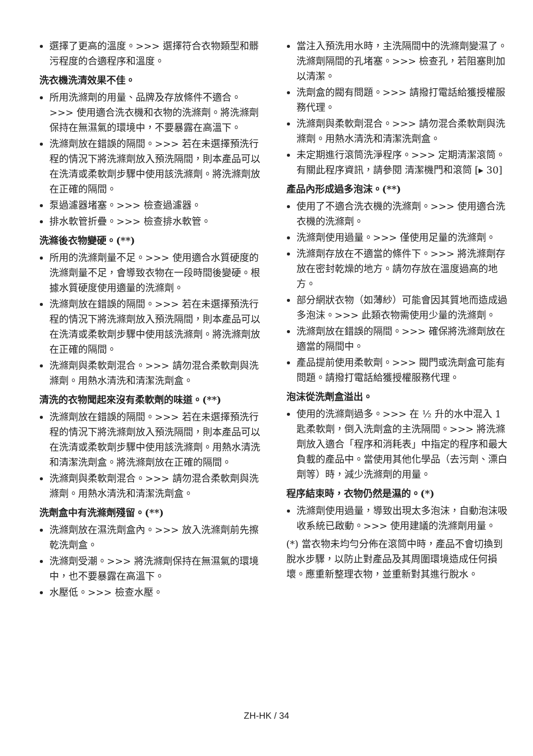選擇了更高的溫度。>>> 選擇符合衣物類型和髒污程度的合適程序和溫度。
洗衣機洗清效果不佳。
所用洗滌劑的用量、品牌及存放條件不適合。>>> 使用適合洗衣機和衣物的洗滌劑。將洗滌劑保持在無濕氣的環境中，不要暴露在高溫下。
洗滌劑放在錯誤的隔間。>>> 若在未選擇預洗行程的情況下將洗滌劑放入預洗隔間，則本產品可以在洗清或柔軟劑步驟中使用該洗滌劑。將洗滌劑放在正確的隔間。
泵過濾器堵塞。>>> 檢查過濾器。
排水軟管折疊。>>> 檢查排水軟管。
洗滌後衣物變硬。(**)
所用的洗滌劑量不足。>>> 使用適合水質硬度的洗滌劑量不足，會導致衣物在一段時間後變硬。根據水質硬度使用適量的洗滌劑。
洗滌劑放在錯誤的隔間。>>> 若在未選擇預洗行程的情況下將洗滌劑放入預洗隔間，則本產品可以在洗清或柔軟劑步驟中使用該洗滌劑。將洗滌劑放在正確的隔間。
洗滌劑與柔軟劑混合。>>> 請勿混合柔軟劑與洗滌劑。用熱水清洗和清潔洗劑盒。
清洗的衣物聞起來沒有柔軟劑的味道。(**)
洗滌劑放在錯誤的隔間。>>> 若在未選擇預洗行程的情況下將洗滌劑放入預洗隔間，則本產品可以在洗清或柔軟劑步驟中使用該洗滌劑。用熱水清洗和清潔洗劑盒。將洗滌劑放在正確的隔間。
洗滌劑與柔軟劑混合。>>> 請勿混合柔軟劑與洗滌劑。用熱水清洗和清潔洗劑盒。
洗劑盒中有洗滌劑殘留。(**)
洗滌劑放在濕洗劑盒內。>>> 放入洗滌劑前先擦乾洗劑盒。
洗滌劑受潮。>>> 將洗滌劑保持在無濕氣的環境中，也不要暴露在高溫下。
水壓低。>>> 檢查水壓。
當注入預洗用水時，主洗隔間中的洗滌劑變濕了。洗滌劑隔間的孔堵塞。>>> 檢查孔，若阻塞則加以清潔。
洗劑盒的閥有問題。>>> 請撥打電話給獲授權服務代理。
洗滌劑與柔軟劑混合。>>> 請勿混合柔軟劑與洗滌劑。用熱水清洗和清潔洗劑盒。
未定期進行滾筒洗淨程序。>>> 定期清潔滾筒。有關此程序資訊，請參閱 清潔機門和滾筒 [▸ 30]
產品內形成過多泡沫。(**)
使用了不適合洗衣機的洗滌劑。>>> 使用適合洗衣機的洗滌劑。
洗滌劑使用過量。>>> 僅使用足量的洗滌劑。
洗滌劑存放在不適當的條件下。>>> 將洗滌劑存放在密封乾燥的地方。請勿存放在溫度過高的地方。
部分網狀衣物（如薄紗）可能會因其質地而造成過多泡沫。>>> 此類衣物需使用少量的洗滌劑。
洗滌劑放在錯誤的隔間。>>> 確保將洗滌劑放在適當的隔間中。
產品提前使用柔軟劑。>>> 閥門或洗劑盒可能有問題。請撥打電話給獲授權服務代理。
泡沫從洗劑盒溢出。
使用的洗滌劑過多。>>> 在 ½ 升的水中混入 1 匙柔軟劑，倒入洗劑盒的主洗隔間。>>> 將洗滌劑放入適合「程序和消耗表」中指定的程序和最大負載的產品中。當使用其他化學品（去污劑、漂白劑等）時，減少洗滌劑的用量。
程序結束時，衣物仍然是濕的。(*)
洗滌劑使用過量，導致出現太多泡沫，自動泡沫吸收系統已啟動。>>> 使用建議的洗滌劑用量。
(*) 當衣物未均勻分佈在滾筒中時，產品不會切換到脫水步驟，以防止對產品及其周圍環境造成任何損壞。應重新整理衣物，並重新對其進行脫水。
ZH-HK / 34